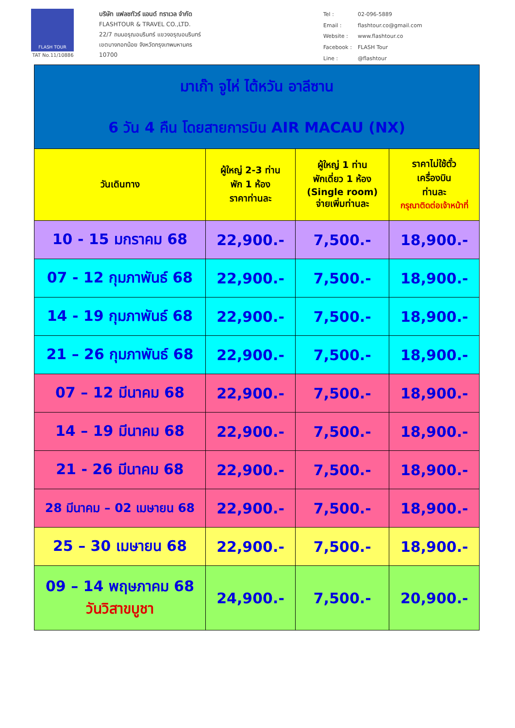FLASH TOUR
TAT No.11/10886
บริษัท แฟลชทัวร์ แอนด์ ทราเวล จำกัด
FLASHTOUR & TRAVEL CO.,LTD.
22/7 ถนนอรุณอมรินทร์ แขวงอรุณอมรินทร์
เขตบางกอกน้อย จังหวัดกรุงเทพมหานคร
10700
| Tel : | 02-096-5889 |
| Email : | flashtour.co@gmail.com |
| Website : | www.flashtour.co |
| Facebook : | FLASH Tour |
| Line : | @flashtour |
| มาเก๊า จูไห่ ไต้หวัน อาลีซาน 6 วัน 4 คืน โดยสายการบิน AIR MACAU (NX) | | | |
| วันเดินทาง | ผู้ใหญ่ 2-3 ท่าน พัก 1 ห้อง ราคาท่านละ | ผู้ใหญ่ 1 ท่าน พักเดี่ยว 1 ห้อง (Single room) จ่ายเพิ่มท่านละ | ราคาไม่ใช้ตั๋ว เครื่องบิน ท่านละ กรุณาติดต่อเจ้าหน้าที่ |
| 10 - 15 มกราคม 68 | 22,900.- | 7,500.- | 18,900.- |
| 07 - 12 กุมภาพันธ์ 68 | 22,900.- | 7,500.- | 18,900.- |
| 14 - 19 กุมภาพันธ์ 68 | 22,900.- | 7,500.- | 18,900.- |
| 21 – 26 กุมภาพันธ์ 68 | 22,900.- | 7,500.- | 18,900.- |
| 07 – 12 มีนาคม 68 | 22,900.- | 7,500.- | 18,900.- |
| 14 – 19 มีนาคม 68 | 22,900.- | 7,500.- | 18,900.- |
| 21 - 26 มีนาคม 68 | 22,900.- | 7,500.- | 18,900.- |
| 28 มีนาคม – 02 เมษายน 68 | 22,900.- | 7,500.- | 18,900.- |
| 25 – 30 เมษายน 68 | 22,900.- | 7,500.- | 18,900.- |
| 09 – 14 พฤษภาคม 68 วันวิสาขบูชา | 24,900.- | 7,500.- | 20,900.- |